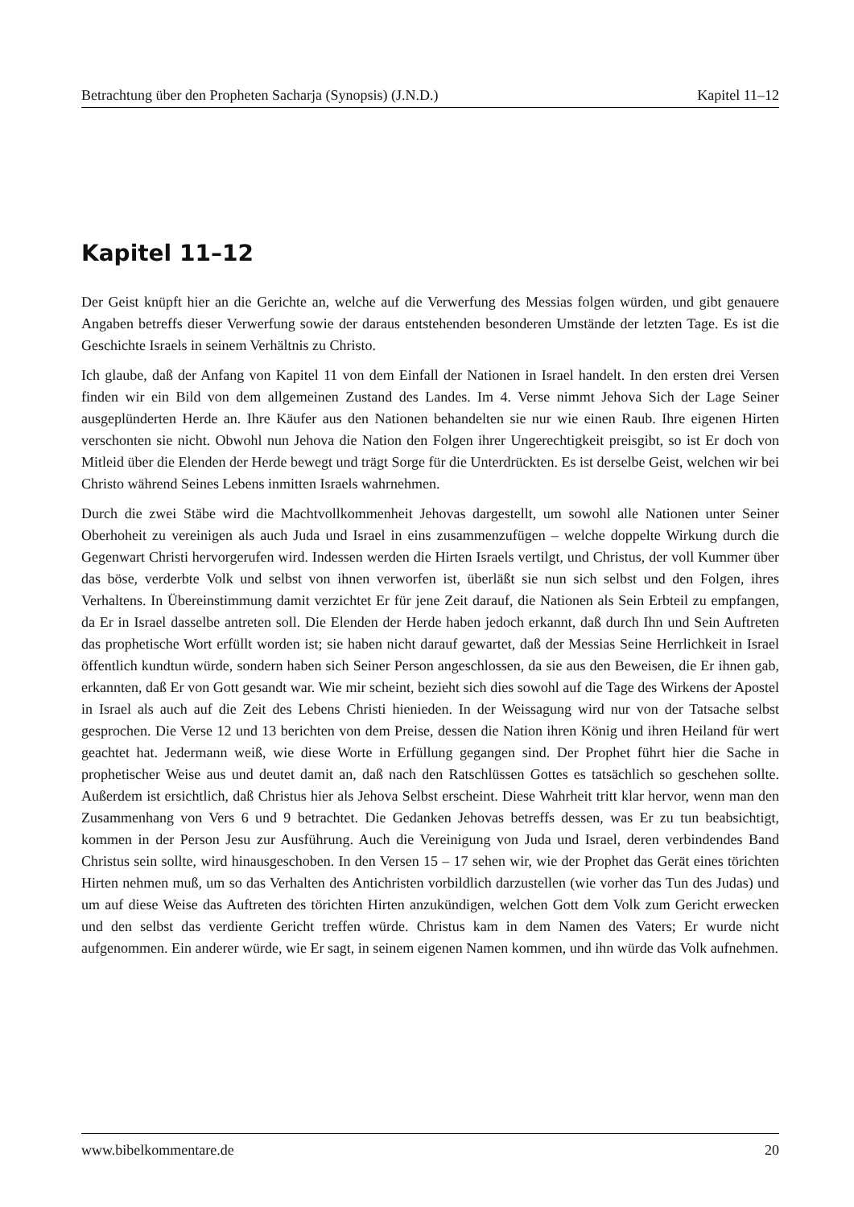Betrachtung über den Propheten Sacharja (Synopsis) (J.N.D.) Kapitel 11–12
Kapitel 11–12
Der Geist knüpft hier an die Gerichte an, welche auf die Verwerfung des Messias folgen würden, und gibt genauere Angaben betreffs dieser Verwerfung sowie der daraus entstehenden besonderen Umstände der letzten Tage. Es ist die Geschichte Israels in seinem Verhältnis zu Christo.
Ich glaube, daß der Anfang von Kapitel 11 von dem Einfall der Nationen in Israel handelt. In den ersten drei Versen finden wir ein Bild von dem allgemeinen Zustand des Landes. Im 4. Verse nimmt Jehova Sich der Lage Seiner ausgeplünderten Herde an. Ihre Käufer aus den Nationen behandelten sie nur wie einen Raub. Ihre eigenen Hirten verschonten sie nicht. Obwohl nun Jehova die Nation den Folgen ihrer Ungerechtigkeit preisgibt, so ist Er doch von Mitleid über die Elenden der Herde bewegt und trägt Sorge für die Unterdrückten. Es ist derselbe Geist, welchen wir bei Christo während Seines Lebens inmitten Israels wahrnehmen.
Durch die zwei Stäbe wird die Machtvollkommenheit Jehovas dargestellt, um sowohl alle Nationen unter Seiner Oberhoheit zu vereinigen als auch Juda und Israel in eins zusammenzufügen – welche doppelte Wirkung durch die Gegenwart Christi hervorgerufen wird. Indessen werden die Hirten Israels vertilgt, und Christus, der voll Kummer über das böse, verderbte Volk und selbst von ihnen verworfen ist, überläßt sie nun sich selbst und den Folgen, ihres Verhaltens. In Übereinstimmung damit verzichtet Er für jene Zeit darauf, die Nationen als Sein Erbteil zu empfangen, da Er in Israel dasselbe antreten soll. Die Elenden der Herde haben jedoch erkannt, daß durch Ihn und Sein Auftreten das prophetische Wort erfüllt worden ist; sie haben nicht darauf gewartet, daß der Messias Seine Herrlichkeit in Israel öffentlich kundtun würde, sondern haben sich Seiner Person angeschlossen, da sie aus den Beweisen, die Er ihnen gab, erkannten, daß Er von Gott gesandt war. Wie mir scheint, bezieht sich dies sowohl auf die Tage des Wirkens der Apostel in Israel als auch auf die Zeit des Lebens Christi hienieden. In der Weissagung wird nur von der Tatsache selbst gesprochen. Die Verse 12 und 13 berichten von dem Preise, dessen die Nation ihren König und ihren Heiland für wert geachtet hat. Jedermann weiß, wie diese Worte in Erfüllung gegangen sind. Der Prophet führt hier die Sache in prophetischer Weise aus und deutet damit an, daß nach den Ratschlüssen Gottes es tatsächlich so geschehen sollte. Außerdem ist ersichtlich, daß Christus hier als Jehova Selbst erscheint. Diese Wahrheit tritt klar hervor, wenn man den Zusammenhang von Vers 6 und 9 betrachtet. Die Gedanken Jehovas betreffs dessen, was Er zu tun beabsichtigt, kommen in der Person Jesu zur Ausführung. Auch die Vereinigung von Juda und Israel, deren verbindendes Band Christus sein sollte, wird hinausgeschoben. In den Versen 15 – 17 sehen wir, wie der Prophet das Gerät eines törichten Hirten nehmen muß, um so das Verhalten des Antichristen vorbildlich darzustellen (wie vorher das Tun des Judas) und um auf diese Weise das Auftreten des törichten Hirten anzukündigen, welchen Gott dem Volk zum Gericht erwecken und den selbst das verdiente Gericht treffen würde. Christus kam in dem Namen des Vaters; Er wurde nicht aufgenommen. Ein anderer würde, wie Er sagt, in seinem eigenen Namen kommen, und ihn würde das Volk aufnehmen.
www.bibelkommentare.de 20